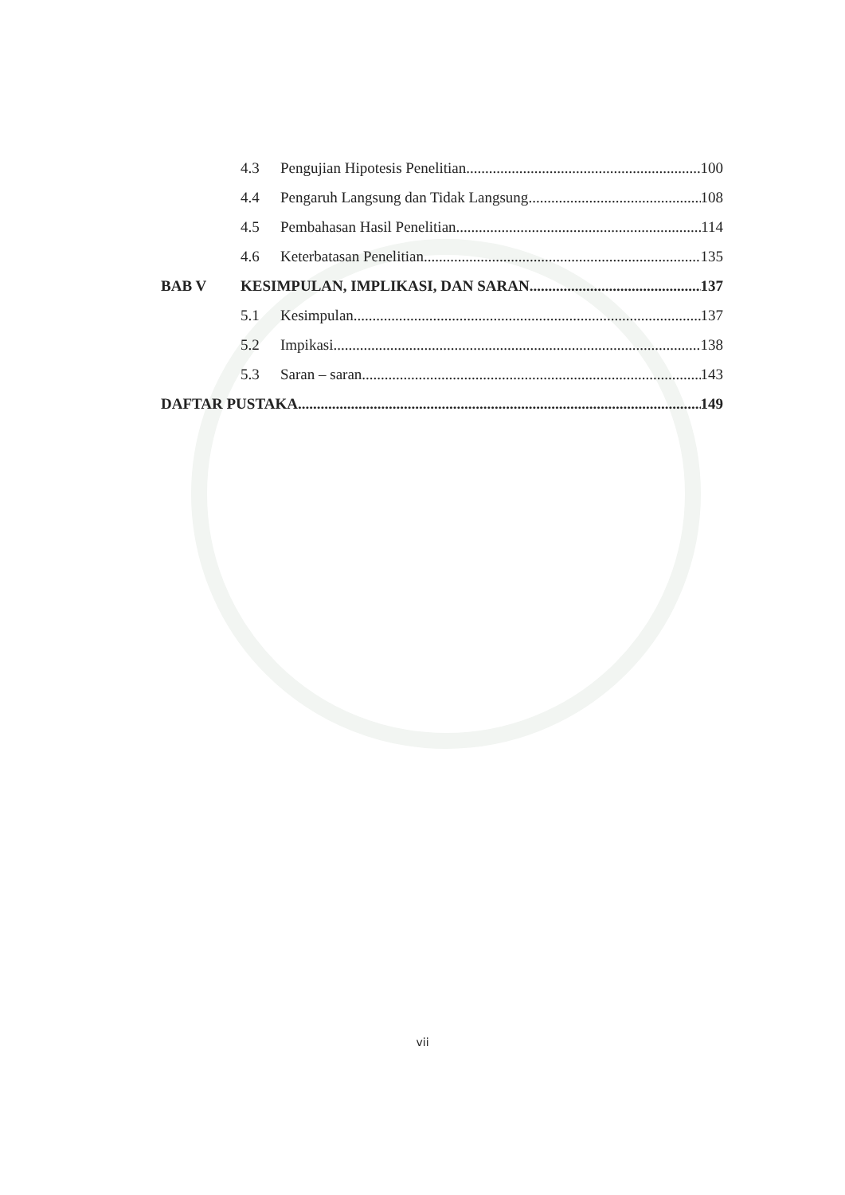4.3 Pengujian Hipotesis Penelitian 100
4.4 Pengaruh Langsung dan Tidak Langsung 108
4.5 Pembahasan Hasil Penelitian 114
4.6 Keterbatasan Penelitian 135
BAB V KESIMPULAN, IMPLIKASI, DAN SARAN 137
5.1 Kesimpulan 137
5.2 Impikasi 138
5.3 Saran – saran 143
DAFTAR PUSTAKA 149
vii